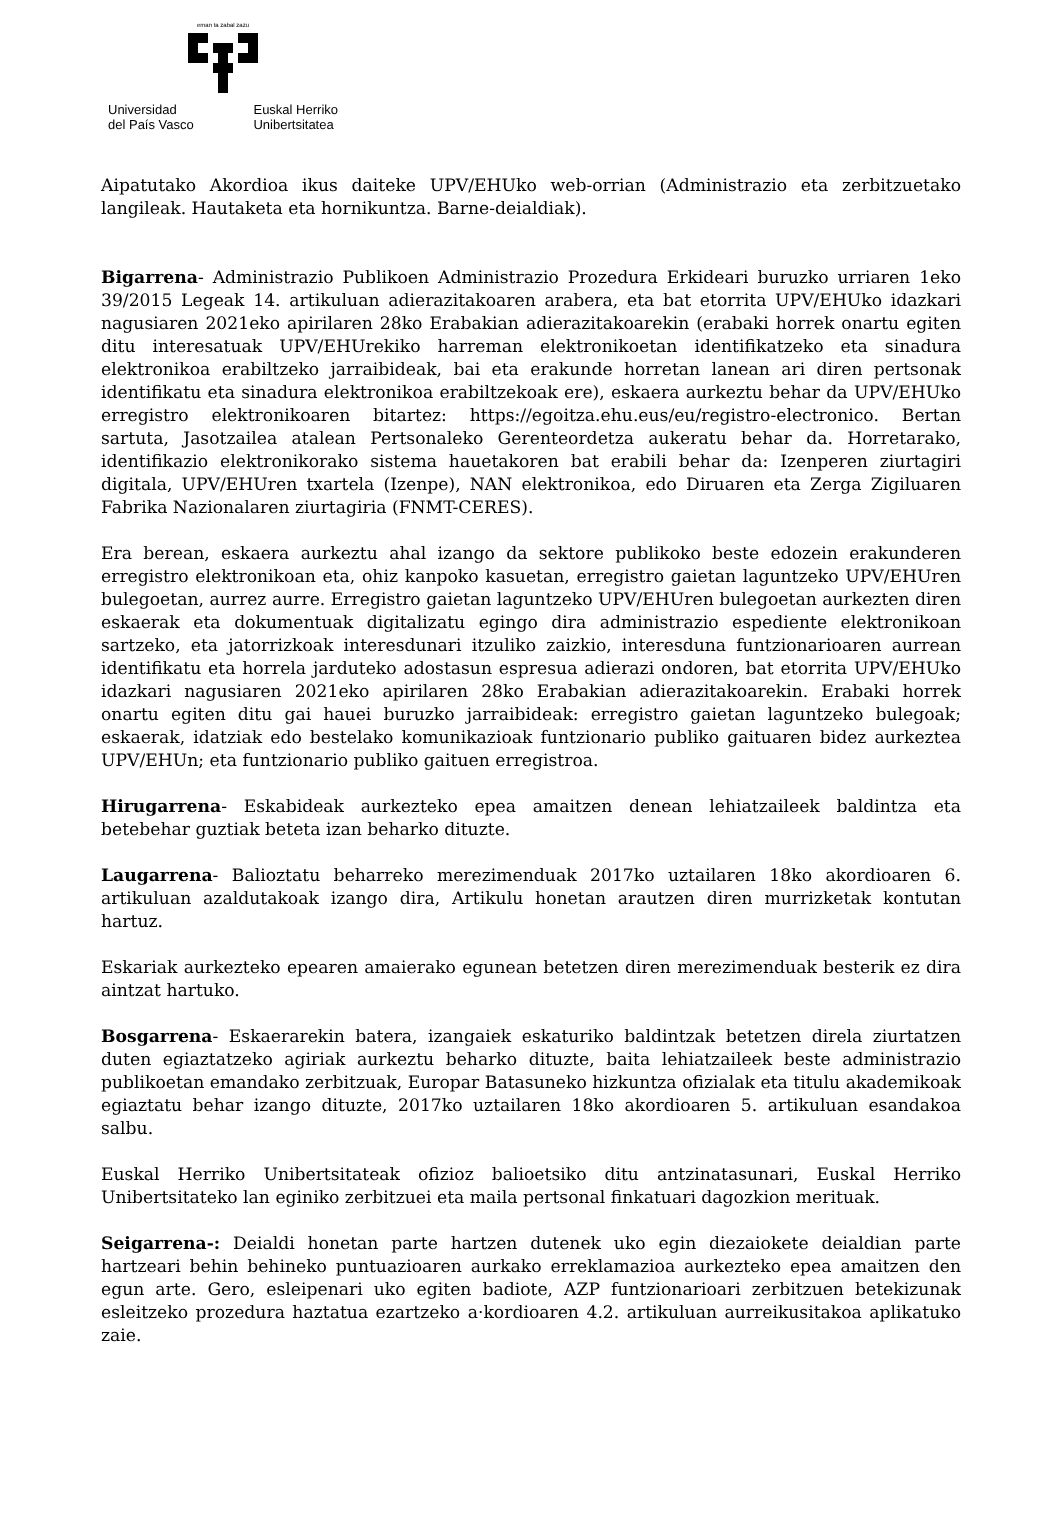eman ta zabal zazu
Universidad
del País Vasco
Euskal Herriko
Unibertsitatea
Aipatutako Akordioa ikus daiteke UPV/EHUko web-orrian (Administrazio eta zerbitzuetako langileak. Hautaketa eta hornikuntza. Barne-deialdiak).
Bigarrena- Administrazio Publikoen Administrazio Prozedura Erkideari buruzko urriaren 1eko 39/2015 Legeak 14. artikuluan adierazitakoaren arabera, eta bat etorrita UPV/EHUko idazkari nagusiaren 2021eko apirilaren 28ko Erabakian adierazitakoarekin (erabaki horrek onartu egiten ditu interesatuak UPV/EHUrekiko harreman elektronikoetan identifikatzeko eta sinadura elektronikoa erabiltzeko jarraibideak, bai eta erakunde horretan lanean ari diren pertsonak identifikatu eta sinadura elektronikoa erabiltzekoak ere), eskaera aurkeztu behar da UPV/EHUko erregistro elektronikoaren bitartez: https://egoitza.ehu.eus/eu/registro-electronico. Bertan sartuta, Jasotzailea atalean Pertsonaleko Gerenteordetza aukeratu behar da. Horretarako, identifikazio elektronikorako sistema hauetakoren bat erabili behar da: Izenperen ziurtagiri digitala, UPV/EHUren txartela (Izenpe), NAN elektronikoa, edo Diruaren eta Zerga Zigiluaren Fabrika Nazionalaren ziurtagiria (FNMT-CERES).
Era berean, eskaera aurkeztu ahal izango da sektore publikoko beste edozein erakunderen erregistro elektronikoan eta, ohiz kanpoko kasuetan, erregistro gaietan laguntzeko UPV/EHUren bulegoetan, aurrez aurre. Erregistro gaietan laguntzeko UPV/EHUren bulegoetan aurkezten diren eskaerak eta dokumentuak digitalizatu egingo dira administrazio espediente elektronikoan sartzeko, eta jatorrizkoak interesdunari itzuliko zaizkio, interesduna funtzionarioaren aurrean identifikatu eta horrela jarduteko adostasun espresua adierazi ondoren, bat etorrita UPV/EHUko idazkari nagusiaren 2021eko apirilaren 28ko Erabakian adierazitakoarekin. Erabaki horrek onartu egiten ditu gai hauei buruzko jarraibideak: erregistro gaietan laguntzeko bulegoak; eskaerak, idatziak edo bestelako komunikazioak funtzionario publiko gaituaren bidez aurkeztea UPV/EHUn; eta funtzionario publiko gaituen erregistroa.
Hirugarrena- Eskabideak aurkezteko epea amaitzen denean lehiatzaileek baldintza eta betebehar guztiak beteta izan beharko dituzte.
Laugarrena- Balioztatu beharreko merezimenduak 2017ko uztailaren 18ko akordioaren 6. artikuluan azaldutakoak izango dira, Artikulu honetan arautzen diren murrizketak kontutan hartuz.
Eskariak aurkezteko epearen amaierako egunean betetzen diren merezimenduak besterik ez dira aintzat hartuko.
Bosgarrena- Eskaerarekin batera, izangaiek eskaturiko baldintzak betetzen direla ziurtatzen duten egiaztatzeko agiriak aurkeztu beharko dituzte, baita lehiatzaileek beste administrazio publikoetan emandako zerbitzuak, Europar Batasuneko hizkuntza ofizialak eta titulu akademikoak egiaztatu behar izango dituzte, 2017ko uztailaren 18ko akordioaren 5. artikuluan esandakoa salbu.
Euskal Herriko Unibertsitateak ofizioz balioetsiko ditu antzinatasunari, Euskal Herriko Unibertsitateko lan eginiko zerbitzuei eta maila pertsonal finkatuari dagozkion merituak.
Seigarrena-: Deialdi honetan parte hartzen dutenek uko egin diezaiokete deialdian parte hartzeari behin behineko puntuazioaren aurkako erreklamazioa aurkezteko epea amaitzen den egun arte. Gero, esleipenari uko egiten badiote, AZP funtzionarioari zerbitzuen betekizunak esleitzeko prozedura haztatua ezartzeko a·kordioaren 4.2. artikuluan aurreikusitakoa aplikatuko zaie.